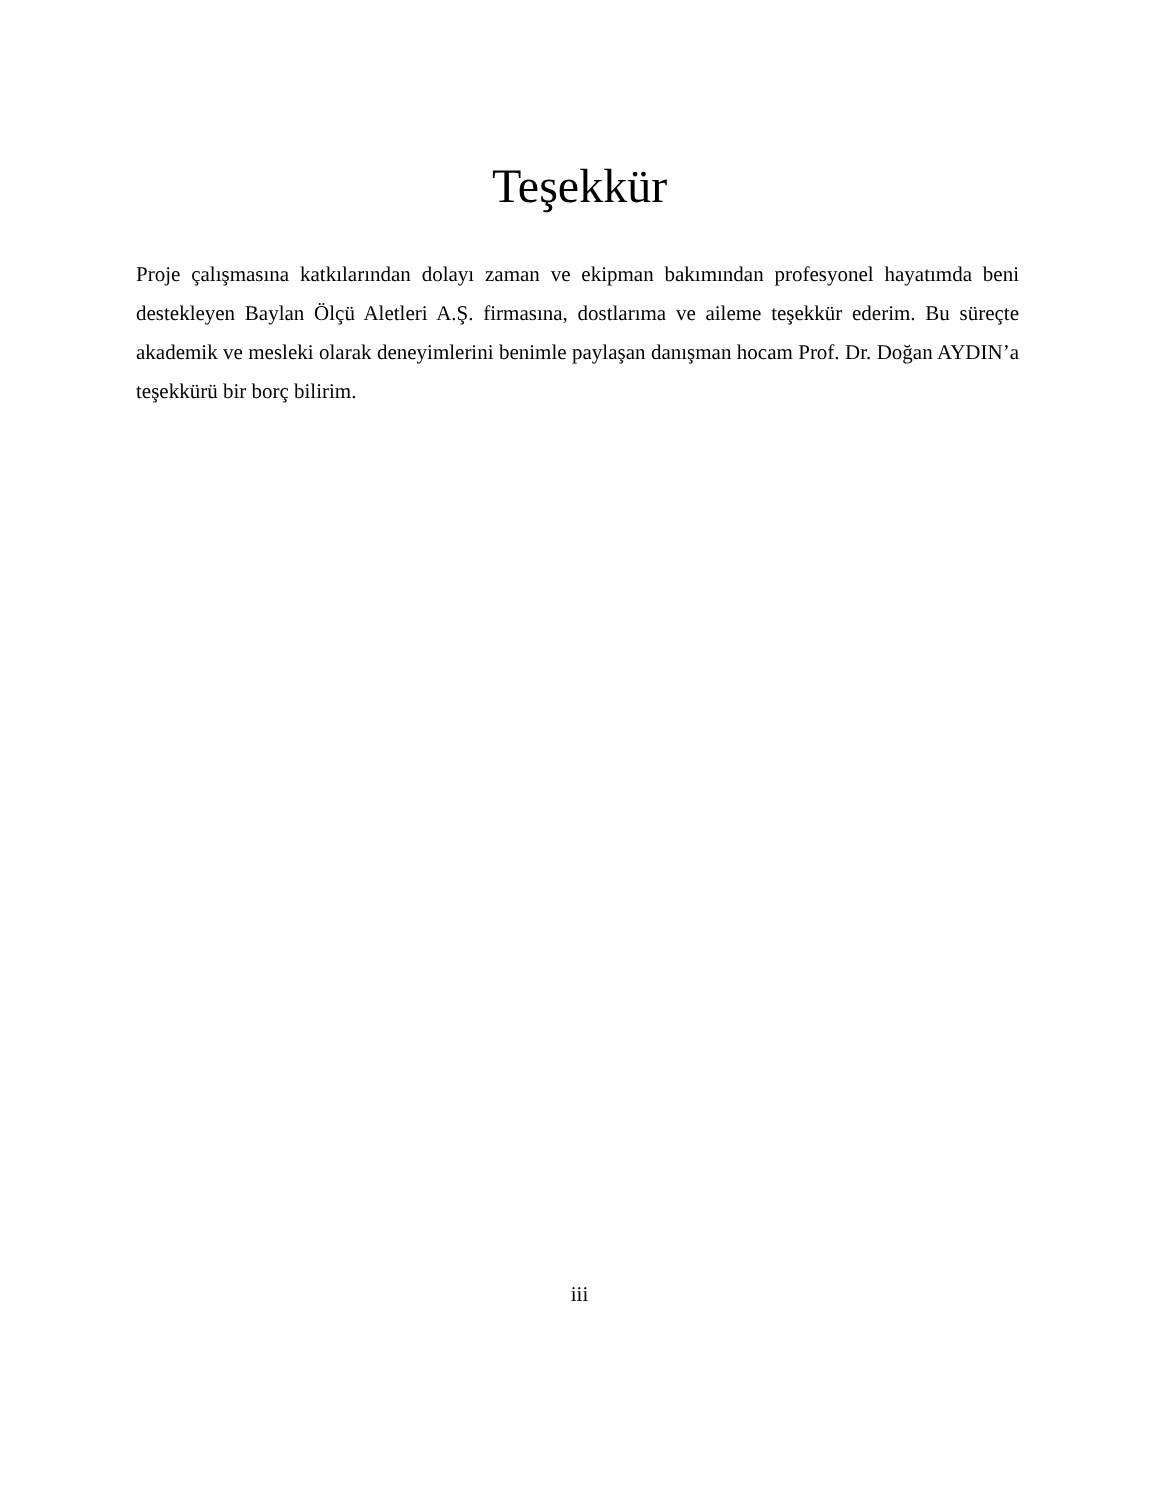Teşekkür
Proje çalışmasına katkılarından dolayı zaman ve ekipman bakımından profesyonel hayatımda beni destekleyen Baylan Ölçü Aletleri A.Ş. firmasına, dostlarıma ve aileme teşekkür ederim. Bu süreçte akademik ve mesleki olarak deneyimlerini benimle paylaşan danışman hocam Prof. Dr. Doğan AYDIN’a teşekkürü bir borç bilirim.
iii